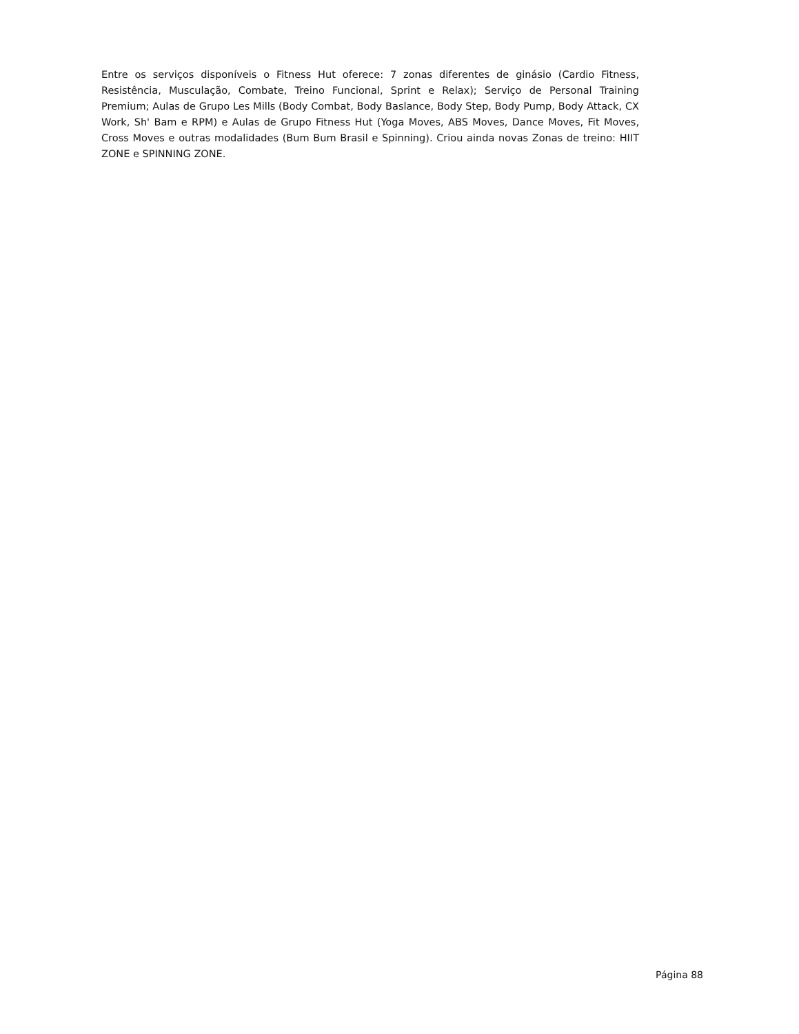Entre os serviços disponíveis o Fitness Hut oferece: 7 zonas diferentes de ginásio (Cardio Fitness, Resistência, Musculação, Combate, Treino Funcional, Sprint e Relax); Serviço de Personal Training Premium; Aulas de Grupo Les Mills (Body Combat, Body Baslance, Body Step, Body Pump, Body Attack, CX Work, Sh' Bam e RPM) e Aulas de Grupo Fitness Hut (Yoga Moves, ABS Moves, Dance Moves, Fit Moves, Cross Moves e outras modalidades (Bum Bum Brasil e Spinning). Criou ainda novas Zonas de treino: HIIT ZONE e SPINNING ZONE.
Página 88